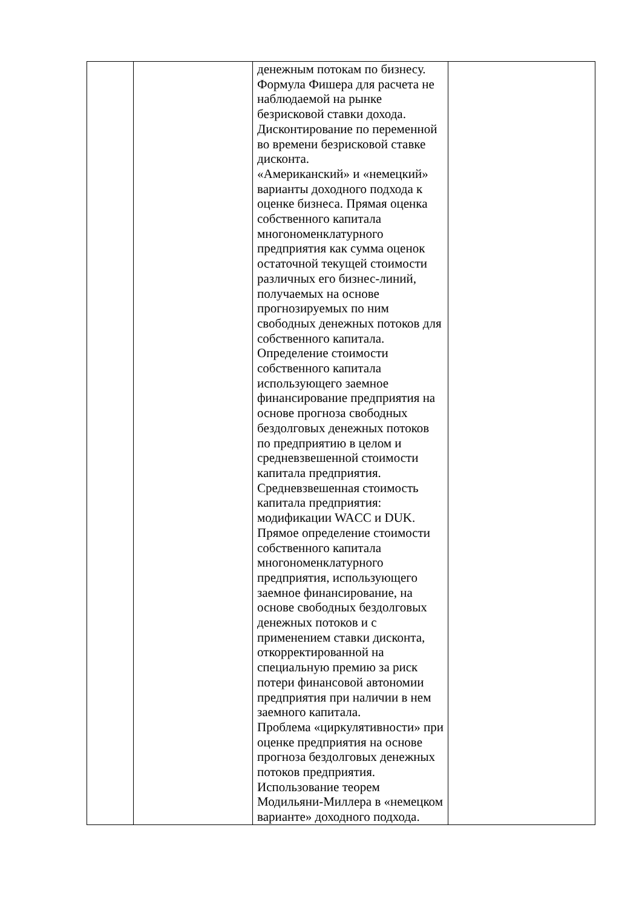| | | денежным потокам по бизнесу. Формула Фишера для расчета не наблюдаемой на рынке безрисковой ставки дохода. Дисконтирование по переменной во времени безрисковой ставке дисконта. «Американский» и «немецкий» варианты доходного подхода к оценке бизнеса. Прямая оценка собственного капитала многономенклатурного предприятия как сумма оценок остаточной текущей стоимости различных его бизнес-линий, получаемых на основе прогнозируемых по ним свободных денежных потоков для собственного капитала. Определение стоимости собственного капитала использующего заемное финансирование предприятия на основе прогноза свободных бездолговых денежных потоков по предприятию в целом и средневзвешенной стоимости капитала предприятия. Средневзвешенная стоимость капитала предприятия: модификации WACC и DUK. Прямое определение стоимости собственного капитала многономенклатурного предприятия, использующего заемное финансирование, на основе свободных бездолговых денежных потоков и с применением ставки дисконта, откорректированной на специальную премию за риск потери финансовой автономии предприятия при наличии в нем заемного капитала. Проблема «циркулятивности» при оценке предприятия на основе прогноза бездолговых денежных потоков предприятия. Использование теорем Модильяни-Миллера в «немецком варианте» доходного подхода. | |